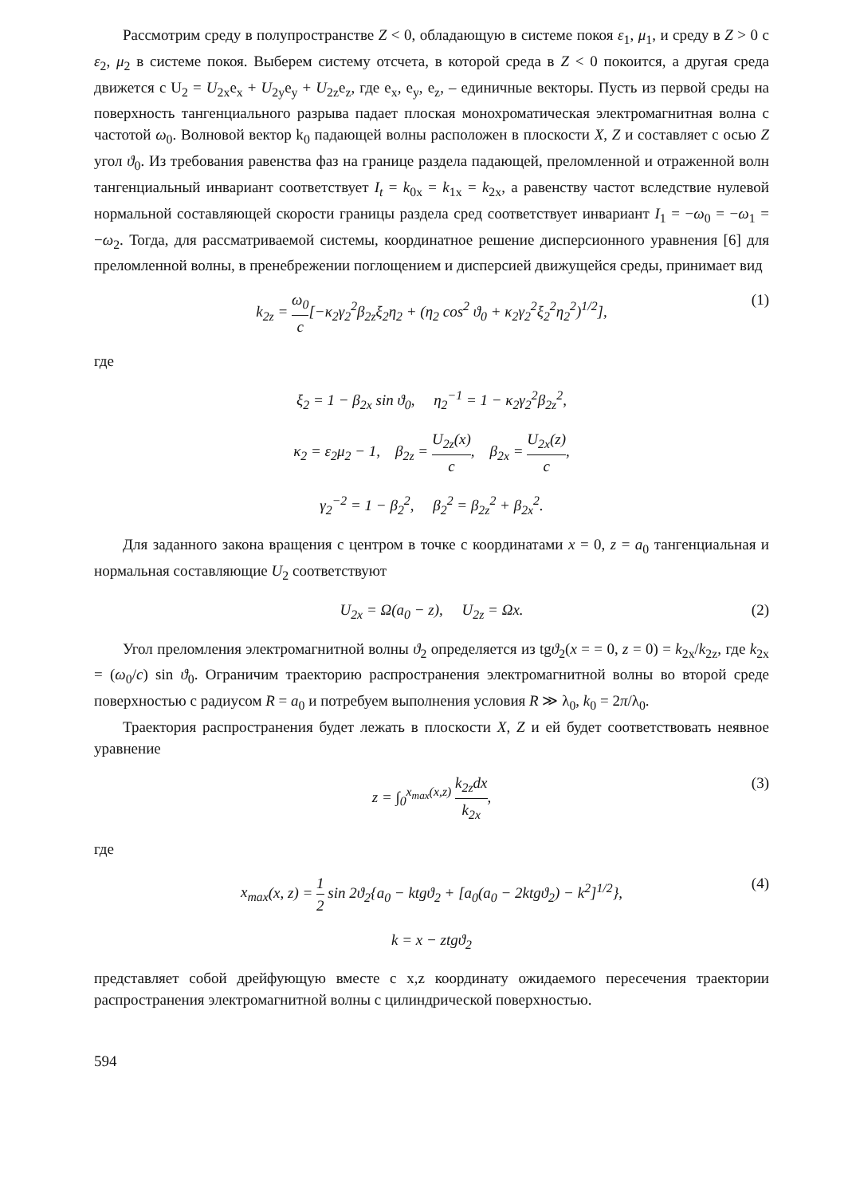Рассмотрим среду в полупространстве Z < 0, обладающую в системе покоя ε<sub>1</sub>, μ<sub>1</sub>, и среду в Z > 0 с ε<sub>2</sub>, μ<sub>2</sub> в системе покоя. Выберем систему отсчета, в которой среда в Z < 0 покоится, а другая среда движется с U<sub>2</sub> = U<sub>2x</sub>e<sub>x</sub> + U<sub>2y</sub>e<sub>y</sub> + U<sub>2z</sub>e<sub>z</sub>, где e<sub>x</sub>, e<sub>y</sub>, e<sub>z</sub>, – единичные векторы. Пусть из первой среды на поверхность тангенциального разрыва падает плоская монохроматическая электромагнитная волна с частотой ω<sub>0</sub>. Волновой вектор k<sub>0</sub> падающей волны расположен в плоскости X, Z и составляет с осью Z угол ϑ<sub>0</sub>. Из требования равенства фаз на границе раздела падающей, преломленной и отраженной волн тангенциальный инвариант соответствует I<sub>t</sub> = k<sub>0x</sub> = k<sub>1x</sub> = k<sub>2x</sub>, а равенству частот вследствие нулевой нормальной составляющей скорости границы раздела сред соответствует инвариант I<sub>1</sub> = −ω<sub>0</sub> = −ω<sub>1</sub> = −ω<sub>2</sub>. Тогда, для рассматриваемой системы, координатное решение дисперсионного уравнения [6] для преломленной волны, в пренебрежении поглощением и дисперсией движущейся среды, принимает вид
k<sub>2z</sub> = ω<sub>0</sub> c[−κ<sub>2</sub>γ<sub>2</sub><sup>2</sup>β<sub>2z</sub>ξ<sub>2</sub>η<sub>2</sub> + (η<sub>2</sub> cos<sup>2</sup> ϑ<sub>0</sub> + κ<sub>2</sub>γ<sub>2</sub><sup>2</sup>ξ<sub>2</sub><sup>2</sup>η<sub>2</sub><sup>2</sup>)<sup>1/2</sup>], (1)
где
ξ<sub>2</sub> = 1 − β<sub>2x</sub> sin ϑ<sub>0</sub>, η<sub>2</sub><sup>−1</sup> = 1 − κ<sub>2</sub>γ<sub>2</sub><sup>2</sup>β<sub>2z</sub><sup>2</sup>,
κ<sub>2</sub> = ε<sub>2</sub>μ<sub>2</sub> − 1, β<sub>2z</sub> = U<sub>2z</sub>(x) c, β<sub>2x</sub> = U<sub>2x</sub>(z) c,
γ<sub>2</sub><sup>−2</sup> = 1 − β<sub>2</sub><sup>2</sup>, β<sub>2</sub><sup>2</sup> = β<sub>2z</sub><sup>2</sup> + β<sub>2x</sub><sup>2</sup>.
Для заданного закона вращения с центром в точке с координатами x = 0, z = a<sub>0</sub> тангенциальная и нормальная составляющие U<sub>2</sub> соответствуют
U<sub>2x</sub> = Ω(a<sub>0</sub> − z), U<sub>2z</sub> = Ωx. (2)
Угол преломления электромагнитной волны ϑ<sub>2</sub> определяется из tgϑ<sub>2</sub>(x = = 0, z = 0) = k<sub>2x</sub>/k<sub>2z</sub>, где k<sub>2x</sub> = (ω<sub>0</sub>/c) sin ϑ<sub>0</sub>. Ограничим траекторию распространения электромагнитной волны во второй среде поверхностью с радиусом R = a<sub>0</sub> и потребуем выполнения условия R ≫ λ<sub>0</sub>, k<sub>0</sub> = 2π/λ<sub>0</sub>.
Траектория распространения будет лежать в плоскости X, Z и ей будет соответствовать неявное уравнение
z = ∫<sub>0</sub><sup>x<sub>max</sub>(x,z)</sup> k<sub>2z</sub>dx k<sub>2x</sub>, (3)
где
x<sub>max</sub>(x, z) = 1 2 sin 2ϑ<sub>2</sub>{a<sub>0</sub> − ktgϑ<sub>2</sub> + [a<sub>0</sub>(a<sub>0</sub> − 2ktgϑ<sub>2</sub>) − k<sup>2</sup>]<sup>1/2</sup>}, (4)
k = x − ztgϑ<sub>2</sub>
представляет собой дрейфующую вместе с x,z координату ожидаемого пересечения траектории распространения электромагнитной волны с цилиндрической поверхностью.
594